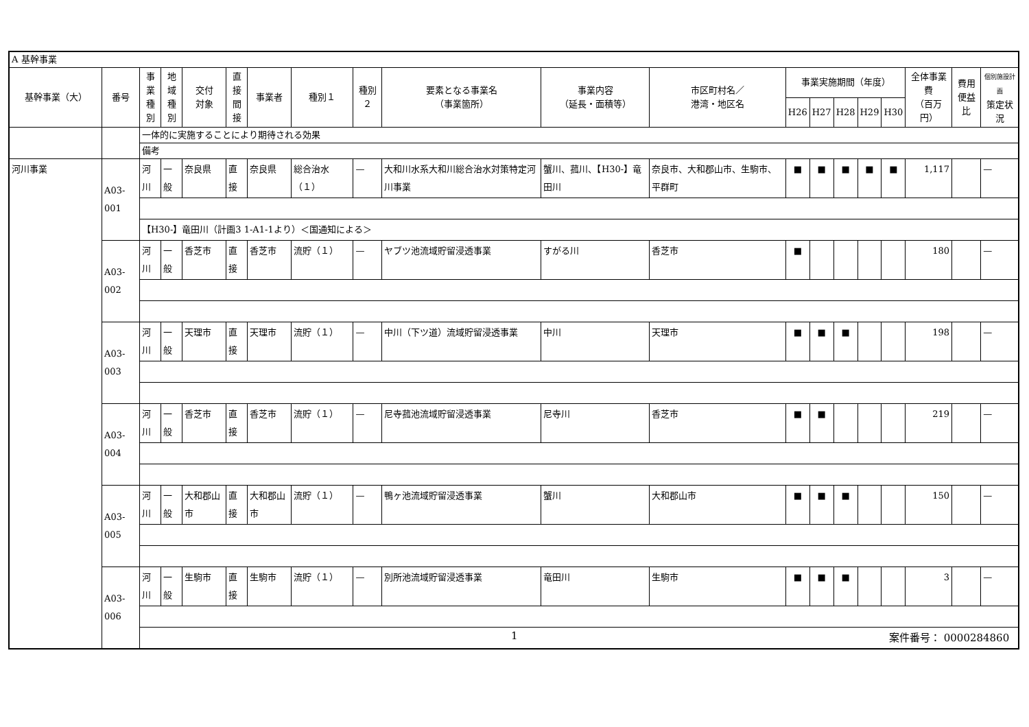| A 基幹事業 | | | | | | | | | | | | | | | | | | | |
| 基幹事業（大） | 番号 | 事業 種別 | 地域 種別 | 交付 対象 | 直接 間接 | 事業者 | 種別１ | 種別２ | 要素となる事業名 （事業箇所） | 事業内容 （延長・面積等） | 市区町村名／ 港湾・地区名 | 事業実施期間（年度） | | | | | 全体事業費 （百万円） | 費用 便益比 | 個別施設計画 策定状況 |
| | | | | | | | | | | | | H26 | H27 | H28 | H29 | H30 | | | |
| | | 一体的に実施することにより期待される効果 | | | | | | | | | | | | | | | | | |
| | | 備考 | | | | | | | | | | | | | | | | | |
| 河川事業 | A03-001 | 河川 | 一般 | 奈良県 | 直接 | 奈良県 | 総合治水（１） | — | 大和川水系大和川総合治水対策特定河川事業 | 蟹川、菰川、【H30-】竜田川 | 奈良市、大和郡山市、生駒市、平群町 | ■ | ■ | ■ | ■ | ■ | 1,117 | | — |
| | | 【H30-】竜田川（計画3 1-A1-1より）＜国通知による＞ | | | | | | | | | | | | | | | | | |
| | A03-002 | 河川 | 一般 | 香芝市 | 直接 | 香芝市 | 流貯（１） | — | ヤブツ池流域貯留浸透事業 | すがる川 | 香芝市 | ■ | | | | | 180 | | — |
| | A03-003 | 河川 | 一般 | 天理市 | 直接 | 天理市 | 流貯（１） | — | 中川（下ツ道）流域貯留浸透事業 | 中川 | 天理市 | ■ | ■ | ■ | | | 198 | | — |
| | A03-004 | 河川 | 一般 | 香芝市 | 直接 | 香芝市 | 流貯（１） | — | 尼寺菰池流域貯留浸透事業 | 尼寺川 | 香芝市 | ■ | ■ | | | | 219 | | — |
| | A03-005 | 河川 | 一般 | 大和郡山市 | 直接 | 大和郡山市 | 流貯（１） | — | 鴨ヶ池流域貯留浸透事業 | 蟹川 | 大和郡山市 | ■ | ■ | ■ | | | 150 | | — |
| | A03-006 | 河川 | 一般 | 生駒市 | 直接 | 生駒市 | 流貯（１） | — | 別所池流域貯留浸透事業 | 竜田川 | 生駒市 | ■ | ■ | ■ | | | 3 | | — |
1 案件番号： 0000284860